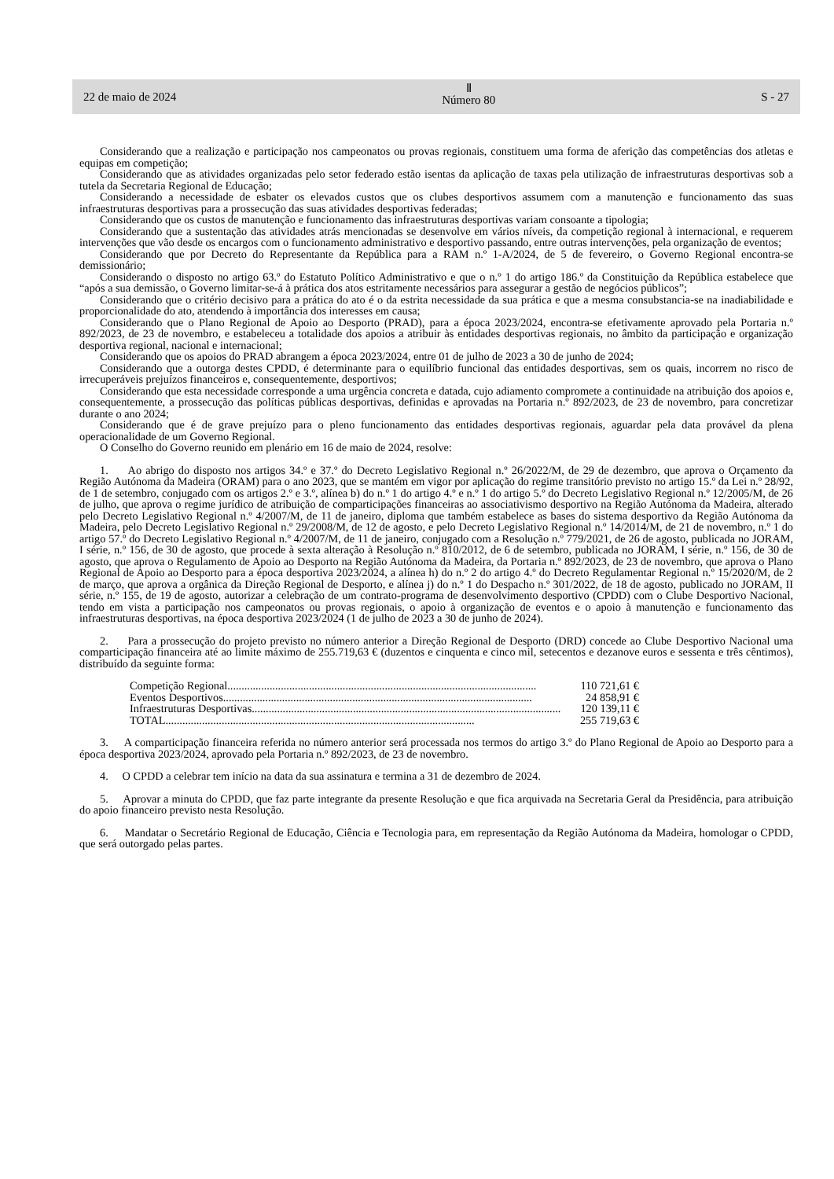22 de maio de 2024
Ⅱ
Número 80
S - 27
Considerando que a realização e participação nos campeonatos ou provas regionais, constituem uma forma de aferição das competências dos atletas e equipas em competição;
Considerando que as atividades organizadas pelo setor federado estão isentas da aplicação de taxas pela utilização de infraestruturas desportivas sob a tutela da Secretaria Regional de Educação;
Considerando a necessidade de esbater os elevados custos que os clubes desportivos assumem com a manutenção e funcionamento das suas infraestruturas desportivas para a prossecução das suas atividades desportivas federadas;
Considerando que os custos de manutenção e funcionamento das infraestruturas desportivas variam consoante a tipologia;
Considerando que a sustentação das atividades atrás mencionadas se desenvolve em vários níveis, da competição regional à internacional, e requerem intervenções que vão desde os encargos com o funcionamento administrativo e desportivo passando, entre outras intervenções, pela organização de eventos;
Considerando que por Decreto do Representante da República para a RAM n.º 1-A/2024, de 5 de fevereiro, o Governo Regional encontra-se demissionário;
Considerando o disposto no artigo 63.º do Estatuto Político Administrativo e que o n.º 1 do artigo 186.º da Constituição da República estabelece que “após a sua demissão, o Governo limitar-se-á à prática dos atos estritamente necessários para assegurar a gestão de negócios públicos”;
Considerando que o critério decisivo para a prática do ato é o da estrita necessidade da sua prática e que a mesma consubstancia-se na inadiabilidade e proporcionalidade do ato, atendendo à importância dos interesses em causa;
Considerando que o Plano Regional de Apoio ao Desporto (PRAD), para a época 2023/2024, encontra-se efetivamente aprovado pela Portaria n.º 892/2023, de 23 de novembro, e estabeleceu a totalidade dos apoios a atribuir às entidades desportivas regionais, no âmbito da participação e organização desportiva regional, nacional e internacional;
Considerando que os apoios do PRAD abrangem a época 2023/2024, entre 01 de julho de 2023 a 30 de junho de 2024;
Considerando que a outorga destes CPDD, é determinante para o equilíbrio funcional das entidades desportivas, sem os quais, incorrem no risco de irrecuperáveis prejuízos financeiros e, consequentemente, desportivos;
Considerando que esta necessidade corresponde a uma urgência concreta e datada, cujo adiamento compromete a continuidade na atribuição dos apoios e, consequentemente, a prossecução das políticas públicas desportivas, definidas e aprovadas na Portaria n.º 892/2023, de 23 de novembro, para concretizar durante o ano 2024;
Considerando que é de grave prejuízo para o pleno funcionamento das entidades desportivas regionais, aguardar pela data provável da plena operacionalidade de um Governo Regional.
O Conselho do Governo reunido em plenário em 16 de maio de 2024, resolve:
1. Ao abrigo do disposto nos artigos 34.º e 37.º do Decreto Legislativo Regional n.º 26/2022/M, de 29 de dezembro, que aprova o Orçamento da Região Autónoma da Madeira (ORAM) para o ano 2023, que se mantém em vigor por aplicação do regime transitório previsto no artigo 15.º da Lei n.º 28/92, de 1 de setembro, conjugado com os artigos 2.º e 3.º, alínea b) do n.º 1 do artigo 4.º e n.º 1 do artigo 5.º do Decreto Legislativo Regional n.º 12/2005/M, de 26 de julho, que aprova o regime jurídico de atribuição de comparticipações financeiras ao associativismo desportivo na Região Autónoma da Madeira, alterado pelo Decreto Legislativo Regional n.º 4/2007/M, de 11 de janeiro, diploma que também estabelece as bases do sistema desportivo da Região Autónoma da Madeira, pelo Decreto Legislativo Regional n.º 29/2008/M, de 12 de agosto, e pelo Decreto Legislativo Regional n.º 14/2014/M, de 21 de novembro, n.º 1 do artigo 57.º do Decreto Legislativo Regional n.º 4/2007/M, de 11 de janeiro, conjugado com a Resolução n.º 779/2021, de 26 de agosto, publicada no JORAM, I série, n.º 156, de 30 de agosto, que procede à sexta alteração à Resolução n.º 810/2012, de 6 de setembro, publicada no JORAM, I série, n.º 156, de 30 de agosto, que aprova o Regulamento de Apoio ao Desporto na Região Autónoma da Madeira, da Portaria n.º 892/2023, de 23 de novembro, que aprova o Plano Regional de Apoio ao Desporto para a época desportiva 2023/2024, a alínea h) do n.º 2 do artigo 4.º do Decreto Regulamentar Regional n.º 15/2020/M, de 2 de março, que aprova a orgânica da Direção Regional de Desporto, e alínea j) do n.º 1 do Despacho n.º 301/2022, de 18 de agosto, publicado no JORAM, II série, n.º 155, de 19 de agosto, autorizar a celebração de um contrato-programa de desenvolvimento desportivo (CPDD) com o Clube Desportivo Nacional, tendo em vista a participação nos campeonatos ou provas regionais, o apoio à organização de eventos e o apoio à manutenção e funcionamento das infraestruturas desportivas, na época desportiva 2023/2024 (1 de julho de 2023 a 30 de junho de 2024).
2. Para a prossecução do projeto previsto no número anterior a Direção Regional de Desporto (DRD) concede ao Clube Desportivo Nacional uma comparticipação financeira até ao limite máximo de 255.719,63 € (duzentos e cinquenta e cinco mil, setecentos e dezanove euros e sessenta e três cêntimos), distribuído da seguinte forma:
Competição Regional.............................................................................................................. 110 721,61 €
Eventos Desportivos.............................................................................................................. 24 858,91 €
Infraestruturas Desportivas.............................................................................................................. 120 139,11 €
TOTAL.............................................................................................................. 255 719,63 €
3. A comparticipação financeira referida no número anterior será processada nos termos do artigo 3.º do Plano Regional de Apoio ao Desporto para a época desportiva 2023/2024, aprovado pela Portaria n.º 892/2023, de 23 de novembro.
4. O CPDD a celebrar tem início na data da sua assinatura e termina a 31 de dezembro de 2024.
5. Aprovar a minuta do CPDD, que faz parte integrante da presente Resolução e que fica arquivada na Secretaria Geral da Presidência, para atribuição do apoio financeiro previsto nesta Resolução.
6. Mandatar o Secretário Regional de Educação, Ciência e Tecnologia para, em representação da Região Autónoma da Madeira, homologar o CPDD, que será outorgado pelas partes.